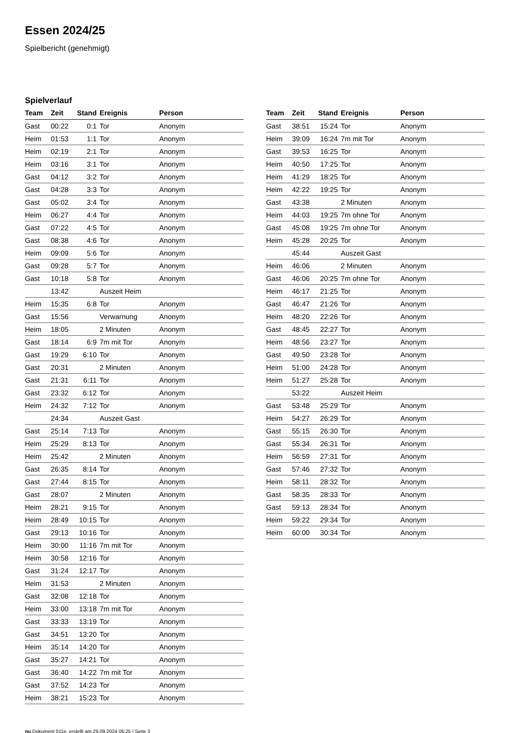Essen 2024/25
Spielbericht (genehmigt)
Spielverlauf
| Team | Zeit | Stand | Ereignis | Person |
| --- | --- | --- | --- | --- |
| Gast | 00:22 | 0:1 | Tor | Anonym |
| Heim | 01:53 | 1:1 | Tor | Anonym |
| Heim | 02:19 | 2:1 | Tor | Anonym |
| Heim | 03:16 | 3:1 | Tor | Anonym |
| Gast | 04:12 | 3:2 | Tor | Anonym |
| Gast | 04:28 | 3:3 | Tor | Anonym |
| Gast | 05:02 | 3:4 | Tor | Anonym |
| Heim | 06:27 | 4:4 | Tor | Anonym |
| Gast | 07:22 | 4:5 | Tor | Anonym |
| Gast | 08:38 | 4:6 | Tor | Anonym |
| Heim | 09:09 | 5:6 | Tor | Anonym |
| Gast | 09:28 | 5:7 | Tor | Anonym |
| Gast | 10:18 | 5:8 | Tor | Anonym |
| | 13:42 | | Auszeit Heim | |
| Heim | 15:35 | 6:8 | Tor | Anonym |
| Gast | 15:56 | | Verwarnung | Anonym |
| Heim | 18:05 | | 2 Minuten | Anonym |
| Gast | 18:14 | 6:9 | 7m mit Tor | Anonym |
| Gast | 19:29 | 6:10 | Tor | Anonym |
| Gast | 20:31 | | 2 Minuten | Anonym |
| Gast | 21:31 | 6:11 | Tor | Anonym |
| Gast | 23:32 | 6:12 | Tor | Anonym |
| Heim | 24:32 | 7:12 | Tor | Anonym |
| | 24:34 | | Auszeit Gast | |
| Gast | 25:14 | 7:13 | Tor | Anonym |
| Heim | 25:29 | 8:13 | Tor | Anonym |
| Heim | 25:42 | | 2 Minuten | Anonym |
| Gast | 26:35 | 8:14 | Tor | Anonym |
| Gast | 27:44 | 8:15 | Tor | Anonym |
| Gast | 28:07 | | 2 Minuten | Anonym |
| Heim | 28:21 | 9:15 | Tor | Anonym |
| Heim | 28:49 | 10:15 | Tor | Anonym |
| Gast | 29:13 | 10:16 | Tor | Anonym |
| Heim | 30:00 | 11:16 | 7m mit Tor | Anonym |
| Heim | 30:58 | 12:16 | Tor | Anonym |
| Gast | 31:24 | 12:17 | Tor | Anonym |
| Heim | 31:53 | | 2 Minuten | Anonym |
| Gast | 32:08 | 12:18 | Tor | Anonym |
| Heim | 33:00 | 13:18 | 7m mit Tor | Anonym |
| Gast | 33:33 | 13:19 | Tor | Anonym |
| Gast | 34:51 | 13:20 | Tor | Anonym |
| Heim | 35:14 | 14:20 | Tor | Anonym |
| Gast | 35:27 | 14:21 | Tor | Anonym |
| Gast | 36:40 | 14:22 | 7m mit Tor | Anonym |
| Gast | 37:52 | 14:23 | Tor | Anonym |
| Heim | 38:21 | 15:23 | Tor | Anonym |
| Team | Zeit | Stand | Ereignis | Person |
| --- | --- | --- | --- | --- |
| Gast | 38:51 | 15:24 | Tor | Anonym |
| Heim | 39:09 | 16:24 | 7m mit Tor | Anonym |
| Gast | 39:53 | 16:25 | Tor | Anonym |
| Heim | 40:50 | 17:25 | Tor | Anonym |
| Heim | 41:29 | 18:25 | Tor | Anonym |
| Heim | 42:22 | 19:25 | Tor | Anonym |
| Gast | 43:38 | | 2 Minuten | Anonym |
| Heim | 44:03 | 19:25 | 7m ohne Tor | Anonym |
| Gast | 45:08 | 19:25 | 7m ohne Tor | Anonym |
| Heim | 45:28 | 20:25 | Tor | Anonym |
| | 45:44 | | Auszeit Gast | |
| Heim | 46:06 | | 2 Minuten | Anonym |
| Gast | 46:06 | 20:25 | 7m ohne Tor | Anonym |
| Heim | 46:17 | 21:25 | Tor | Anonym |
| Gast | 46:47 | 21:26 | Tor | Anonym |
| Heim | 48:20 | 22:26 | Tor | Anonym |
| Gast | 48:45 | 22:27 | Tor | Anonym |
| Heim | 48:56 | 23:27 | Tor | Anonym |
| Gast | 49:50 | 23:28 | Tor | Anonym |
| Heim | 51:00 | 24:28 | Tor | Anonym |
| Heim | 51:27 | 25:28 | Tor | Anonym |
| | 53:22 | | Auszeit Heim | |
| Gast | 53:48 | 25:29 | Tor | Anonym |
| Heim | 54:27 | 26:29 | Tor | Anonym |
| Gast | 55:15 | 26:30 | Tor | Anonym |
| Gast | 55:34 | 26:31 | Tor | Anonym |
| Heim | 56:59 | 27:31 | Tor | Anonym |
| Gast | 57:46 | 27:32 | Tor | Anonym |
| Heim | 58:11 | 28:32 | Tor | Anonym |
| Gast | 58:35 | 28:33 | Tor | Anonym |
| Gast | 59:13 | 28:34 | Tor | Anonym |
| Heim | 59:22 | 29:34 | Tor | Anonym |
| Heim | 60:00 | 30:34 | Tor | Anonym |
nu.Dokument 011e, erstellt am 29.09.2024 06:25 | Seite 3